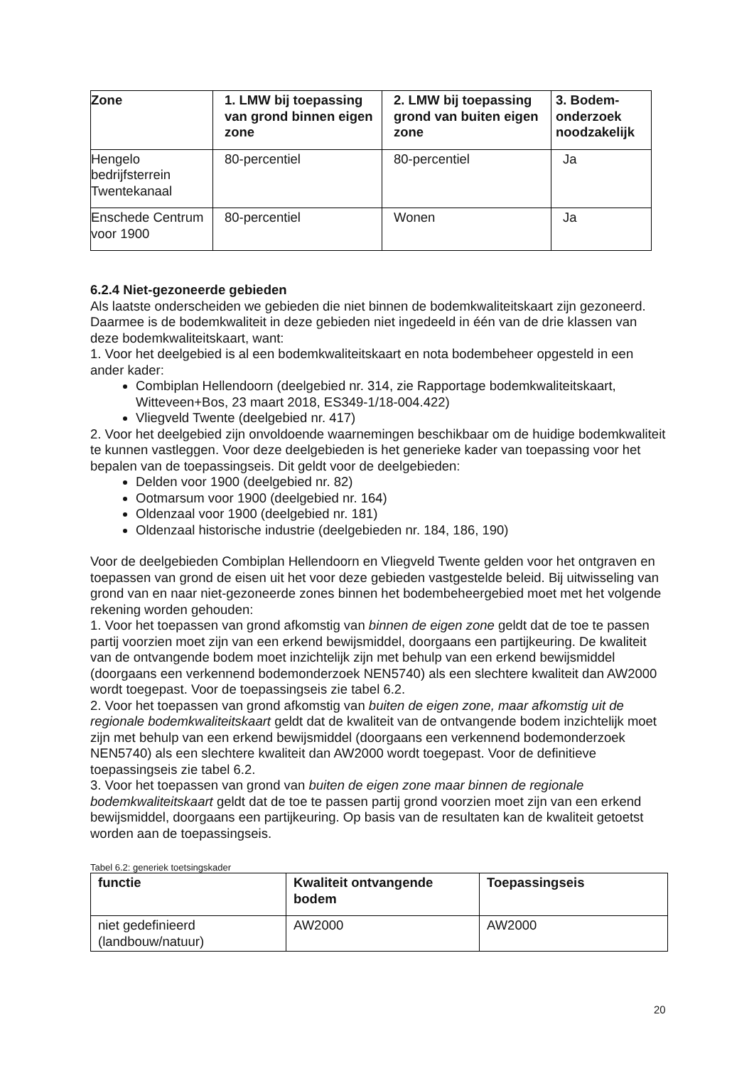| Zone | 1. LMW bij toepassing van grond binnen eigen zone | 2. LMW bij toepassing grond van buiten eigen zone | 3. Bodem-onderzoek noodzakelijk |
| --- | --- | --- | --- |
| Hengelo bedrijfsterrein Twentekanaal | 80-percentiel | 80-percentiel | Ja |
| Enschede Centrum voor 1900 | 80-percentiel | Wonen | Ja |
6.2.4 Niet-gezoneerde gebieden
Als laatste onderscheiden we gebieden die niet binnen de bodemkwaliteitskaart zijn gezoneerd. Daarmee is de bodemkwaliteit in deze gebieden niet ingedeeld in één van de drie klassen van deze bodemkwaliteitskaart, want:
1. Voor het deelgebied is al een bodemkwaliteitskaart en nota bodembeheer opgesteld in een ander kader:
Combiplan Hellendoorn (deelgebied nr. 314, zie Rapportage bodemkwaliteitskaart, Witteveen+Bos, 23 maart 2018, ES349-1/18-004.422)
Vliegveld Twente (deelgebied nr. 417)
2. Voor het deelgebied zijn onvoldoende waarnemingen beschikbaar om de huidige bodemkwaliteit te kunnen vastleggen. Voor deze deelgebieden is het generieke kader van toepassing voor het bepalen van de toepassingseis. Dit geldt voor de deelgebieden:
Delden voor 1900 (deelgebied nr. 82)
Ootmarsum voor 1900 (deelgebied nr. 164)
Oldenzaal voor 1900 (deelgebied nr. 181)
Oldenzaal historische industrie (deelgebieden nr. 184, 186, 190)
Voor de deelgebieden Combiplan Hellendoorn en Vliegveld Twente gelden voor het ontgraven en toepassen van grond de eisen uit het voor deze gebieden vastgestelde beleid. Bij uitwisseling van grond van en naar niet-gezoneerde zones binnen het bodembeheergebied moet met het volgende rekening worden gehouden:
1. Voor het toepassen van grond afkomstig van binnen de eigen zone geldt dat de toe te passen partij voorzien moet zijn van een erkend bewijsmiddel, doorgaans een partijkeuring. De kwaliteit van de ontvangende bodem moet inzichtelijk zijn met behulp van een erkend bewijsmiddel (doorgaans een verkennend bodemonderzoek NEN5740) als een slechtere kwaliteit dan AW2000 wordt toegepast. Voor de toepassingseis zie tabel 6.2.
2. Voor het toepassen van grond afkomstig van buiten de eigen zone, maar afkomstig uit de regionale bodemkwaliteitskaart geldt dat de kwaliteit van de ontvangende bodem inzichtelijk moet zijn met behulp van een erkend bewijsmiddel (doorgaans een verkennend bodemonderzoek NEN5740) als een slechtere kwaliteit dan AW2000 wordt toegepast. Voor de definitieve toepassingseis zie tabel 6.2.
3. Voor het toepassen van grond van buiten de eigen zone maar binnen de regionale bodemkwaliteitskaart geldt dat de toe te passen partij grond voorzien moet zijn van een erkend bewijsmiddel, doorgaans een partijkeuring. Op basis van de resultaten kan de kwaliteit getoetst worden aan de toepassingseis.
Tabel 6.2: generiek toetsingskader
| functie | Kwaliteit ontvangende bodem | Toepassingseis |
| --- | --- | --- |
| niet gedefinieerd (landbouw/natuur) | AW2000 | AW2000 |
20